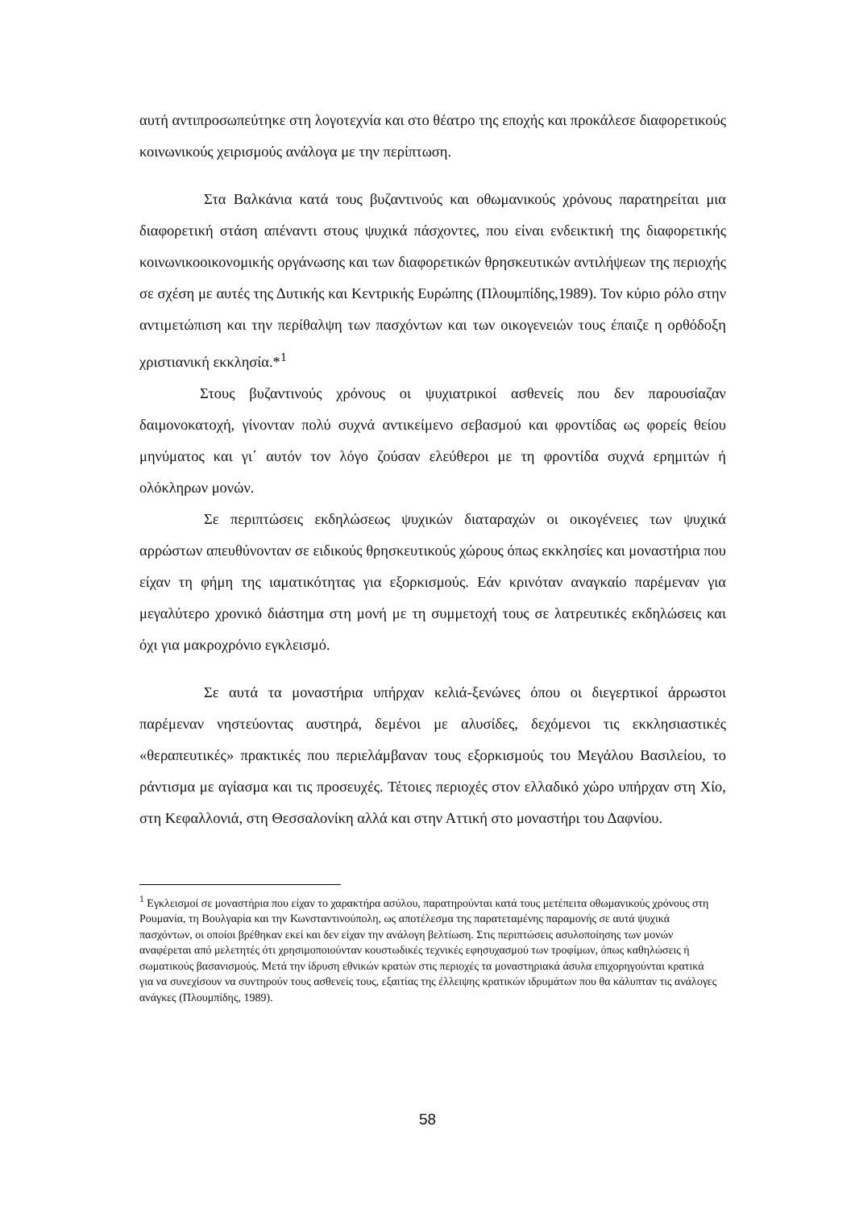αυτή αντιπροσωπεύτηκε στη λογοτεχνία και στο θέατρο της εποχής και προκάλεσε διαφορετικούς κοινωνικούς χειρισμούς ανάλογα με την περίπτωση.
Στα Βαλκάνια κατά τους βυζαντινούς και οθωμανικούς χρόνους παρατηρείται μια διαφορετική στάση απέναντι στους ψυχικά πάσχοντες, που είναι ενδεικτική της διαφορετικής κοινωνικοοικονομικής οργάνωσης και των διαφορετικών θρησκευτικών αντιλήψεων της περιοχής σε σχέση με αυτές της Δυτικής και Κεντρικής Ευρώπης (Πλουμπίδης,1989). Τον κύριο ρόλο στην αντιμετώπιση και την περίθαλψη των πασχόντων και των οικογενειών τους έπαιζε η ορθόδοξη χριστιανική εκκλησία.*<sup>1</sup>
Στους βυζαντινούς χρόνους οι ψυχιατρικοί ασθενείς που δεν παρουσίαζαν δαιμονοκατοχή, γίνονταν πολύ συχνά αντικείμενο σεβασμού και φροντίδας ως φορείς θείου μηνύματος και γι΄ αυτόν τον λόγο ζούσαν ελεύθεροι με τη φροντίδα συχνά ερημιτών ή ολόκληρων μονών.
Σε περιπτώσεις εκδηλώσεως ψυχικών διαταραχών οι οικογένειες των ψυχικά αρρώστων απευθύνονταν σε ειδικούς θρησκευτικούς χώρους όπως εκκλησίες και μοναστήρια που είχαν τη φήμη της ιαματικότητας για εξορκισμούς. Εάν κρινόταν αναγκαίο παρέμεναν για μεγαλύτερο χρονικό διάστημα στη μονή με τη συμμετοχή τους σε λατρευτικές εκδηλώσεις και όχι για μακροχρόνιο εγκλεισμό.
Σε αυτά τα μοναστήρια υπήρχαν κελιά-ξενώνες όπου οι διεγερτικοί άρρωστοι παρέμεναν νηστεύοντας αυστηρά, δεμένοι με αλυσίδες, δεχόμενοι τις εκκλησιαστικές «θεραπευτικές» πρακτικές που περιελάμβαναν τους εξορκισμούς του Μεγάλου Βασιλείου, το ράντισμα με αγίασμα και τις προσευχές. Τέτοιες περιοχές στον ελλαδικό χώρο υπήρχαν στη Χίο, στη Κεφαλλονιά, στη Θεσσαλονίκη αλλά και στην Αττική στο μοναστήρι του Δαφνίου.
<sup>1</sup> Εγκλεισμοί σε μοναστήρια που είχαν το χαρακτήρα ασύλου, παρατηρούνται κατά τους μετέπειτα οθωμανικούς χρόνους στη Ρουμανία, τη Βουλγαρία και την Κωνσταντινούπολη, ως αποτέλεσμα της παρατεταμένης παραμονής σε αυτά ψυχικά πασχόντων, οι οποίοι βρέθηκαν εκεί και δεν είχαν την ανάλογη βελτίωση. Στις περιπτώσεις ασυλοποίησης των μονών αναφέρεται από μελετητές ότι χρησιμοποιούνταν κουστωδικές τεχνικές εφησυχασμού των τροφίμων, όπως καθηλώσεις ή σωματικούς βασανισμούς. Μετά την ίδρυση εθνικών κρατών στις περιοχές τα μοναστηριακά άσυλα επιχορηγούνται κρατικά για να συνεχίσουν να συντηρούν τους ασθενείς τους, εξαιτίας της έλλειψης κρατικών ιδρυμάτων που θα κάλυπταν τις ανάλογες ανάγκες (Πλουμπίδης, 1989).
58